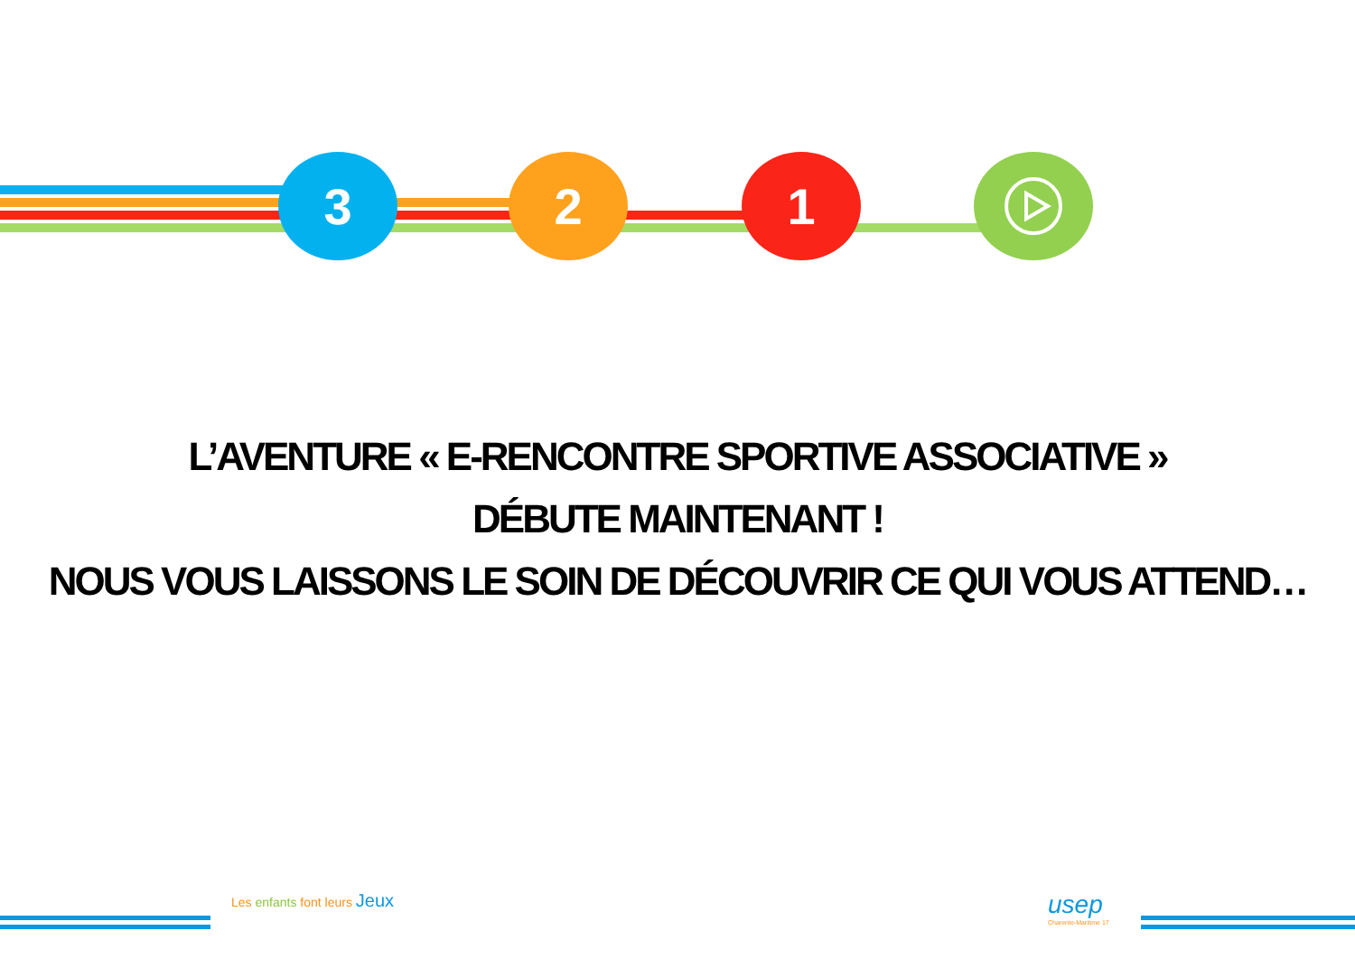3 2 1
L’AVENTURE « E-RENCONTRE SPORTIVE ASSOCIATIVE »
DÉBUTE MAINTENANT !
NOUS VOUS LAISSONS LE SOIN DE DÉCOUVRIR CE QUI VOUS ATTEND…
Les enfants font leurs Jeux
usep
Charente-Maritime 17